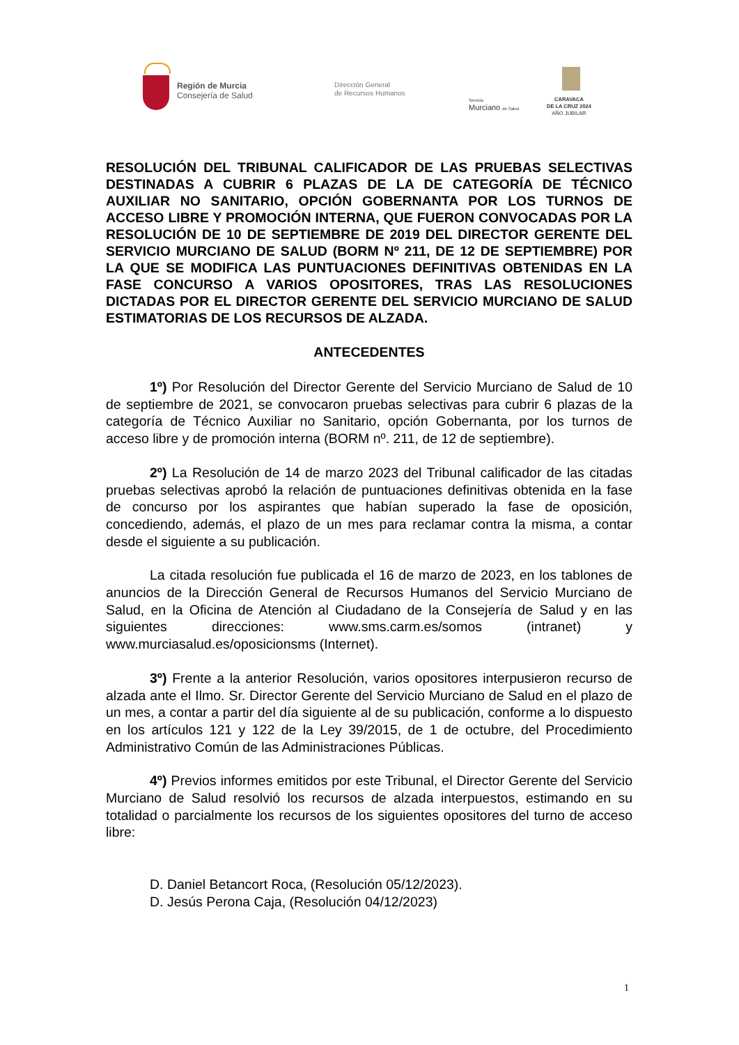Región de Murcia
Consejería de Salud
Dirección General
de Recursos Humanos
Servicio
Murciano de Salud
CARAVACA
DE LA CRUZ 2024
AÑO JUBILAR
RESOLUCIÓN DEL TRIBUNAL CALIFICADOR DE LAS PRUEBAS SELECTIVAS DESTINADAS A CUBRIR 6 PLAZAS DE LA DE CATEGORÍA DE TÉCNICO AUXILIAR NO SANITARIO, OPCIÓN GOBERNANTA POR LOS TURNOS DE ACCESO LIBRE Y PROMOCIÓN INTERNA, QUE FUERON CONVOCADAS POR LA RESOLUCIÓN DE 10 DE SEPTIEMBRE DE 2019 DEL DIRECTOR GERENTE DEL SERVICIO MURCIANO DE SALUD (BORM Nº 211, DE 12 DE SEPTIEMBRE) POR LA QUE SE MODIFICA LAS PUNTUACIONES DEFINITIVAS OBTENIDAS EN LA FASE CONCURSO A VARIOS OPOSITORES, TRAS LAS RESOLUCIONES DICTADAS POR EL DIRECTOR GERENTE DEL SERVICIO MURCIANO DE SALUD ESTIMATORIAS DE LOS RECURSOS DE ALZADA.
ANTECEDENTES
1º) Por Resolución del Director Gerente del Servicio Murciano de Salud de 10 de septiembre de 2021, se convocaron pruebas selectivas para cubrir 6 plazas de la categoría de Técnico Auxiliar no Sanitario, opción Gobernanta, por los turnos de acceso libre y de promoción interna (BORM nº. 211, de 12 de septiembre).
2º) La Resolución de 14 de marzo 2023 del Tribunal calificador de las citadas pruebas selectivas aprobó la relación de puntuaciones definitivas obtenida en la fase de concurso por los aspirantes que habían superado la fase de oposición, concediendo, además, el plazo de un mes para reclamar contra la misma, a contar desde el siguiente a su publicación.
La citada resolución fue publicada el 16 de marzo de 2023, en los tablones de anuncios de la Dirección General de Recursos Humanos del Servicio Murciano de Salud, en la Oficina de Atención al Ciudadano de la Consejería de Salud y en las siguientes direcciones: www.sms.carm.es/somos (intranet) y www.murciasalud.es/oposicionsms (Internet).
3º) Frente a la anterior Resolución, varios opositores interpusieron recurso de alzada ante el Ilmo. Sr. Director Gerente del Servicio Murciano de Salud en el plazo de un mes, a contar a partir del día siguiente al de su publicación, conforme a lo dispuesto en los artículos 121 y 122 de la Ley 39/2015, de 1 de octubre, del Procedimiento Administrativo Común de las Administraciones Públicas.
4º) Previos informes emitidos por este Tribunal, el Director Gerente del Servicio Murciano de Salud resolvió los recursos de alzada interpuestos, estimando en su totalidad o parcialmente los recursos de los siguientes opositores del turno de acceso libre:
D. Daniel Betancort Roca, (Resolución 05/12/2023).
D. Jesús Perona Caja, (Resolución 04/12/2023)
1